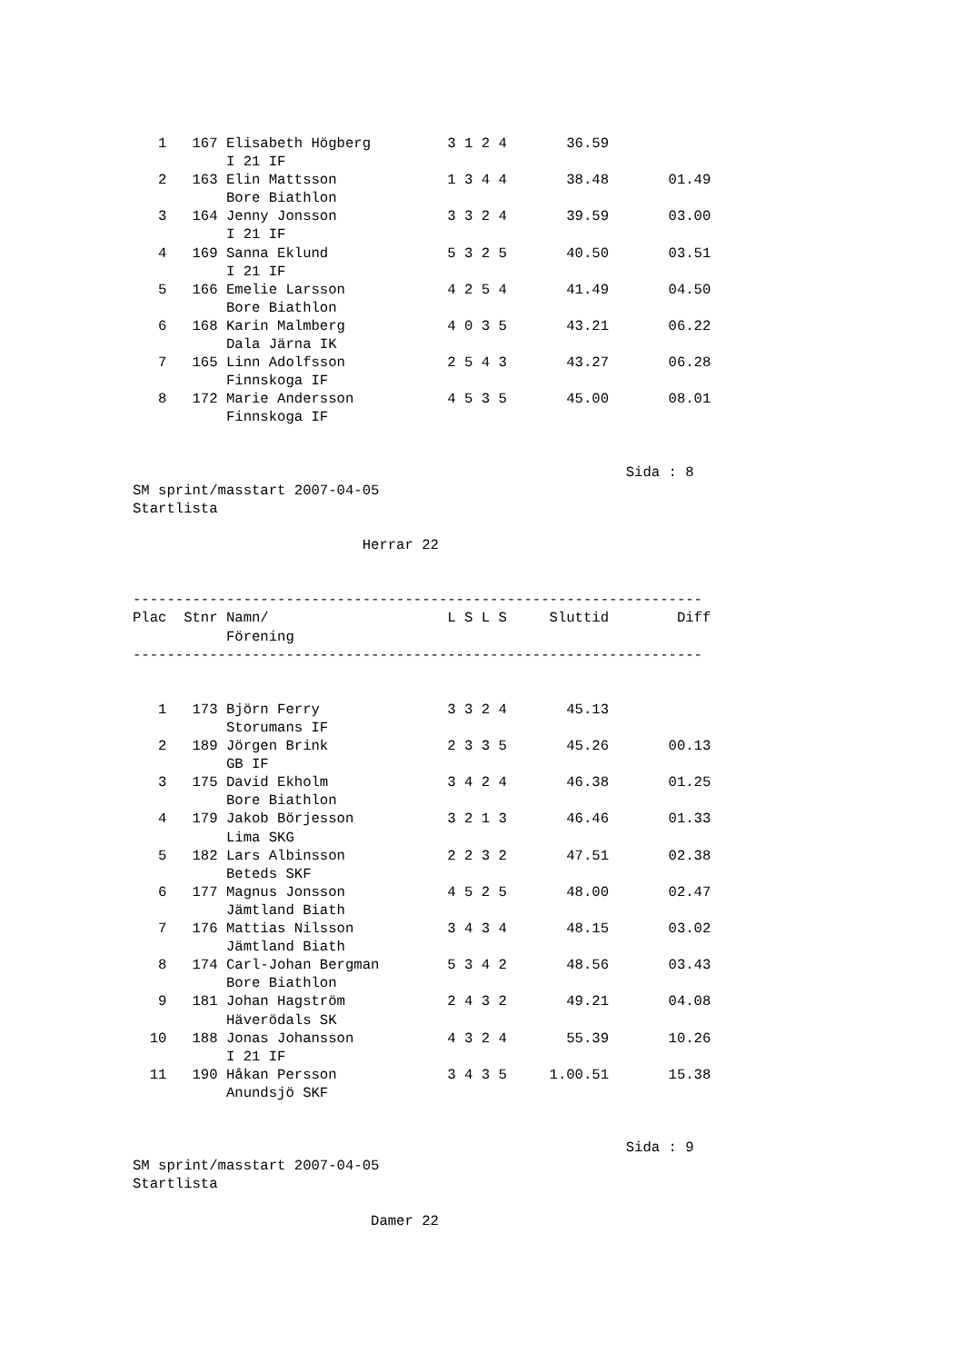1   167 Elisabeth Högberg         3 1 2 4       36.59
           I 21 IF
   2   163 Elin Mattsson             1 3 4 4       38.48       01.49
           Bore Biathlon
   3   164 Jenny Jonsson             3 3 2 4       39.59       03.00
           I 21 IF
   4   169 Sanna Eklund              5 3 2 5       40.50       03.51
           I 21 IF
   5   166 Emelie Larsson            4 2 5 4       41.49       04.50
           Bore Biathlon
   6   168 Karin Malmberg            4 0 3 5       43.21       06.22
           Dala Järna IK
   7   165 Linn Adolfsson            2 5 4 3       43.27       06.28
           Finnskoga IF
   8   172 Marie Andersson           4 5 3 5       45.00       08.01
           Finnskoga IF


                                                          Sida : 8
SM sprint/masstart 2007-04-05
Startlista

                           Herrar 22


-------------------------------------------------------------------
Plac  Stnr Namn/                     L S L S     Sluttid        Diff
           Förening
-------------------------------------------------------------------


   1   173 Björn Ferry               3 3 2 4       45.13
           Storumans IF
   2   189 Jörgen Brink              2 3 3 5       45.26       00.13
           GB IF
   3   175 David Ekholm              3 4 2 4       46.38       01.25
           Bore Biathlon
   4   179 Jakob Börjesson           3 2 1 3       46.46       01.33
           Lima SKG
   5   182 Lars Albinsson            2 2 3 2       47.51       02.38
           Beteds SKF
   6   177 Magnus Jonsson            4 5 2 5       48.00       02.47
           Jämtland Biath
   7   176 Mattias Nilsson           3 4 3 4       48.15       03.02
           Jämtland Biath
   8   174 Carl-Johan Bergman        5 3 4 2       48.56       03.43
           Bore Biathlon
   9   181 Johan Hagström            2 4 3 2       49.21       04.08
           Häverödals SK
  10   188 Jonas Johansson           4 3 2 4       55.39       10.26
           I 21 IF
  11   190 Håkan Persson             3 4 3 5     1.00.51       15.38
           Anundsjö SKF


                                                          Sida : 9
SM sprint/masstart 2007-04-05
Startlista

                            Damer 22